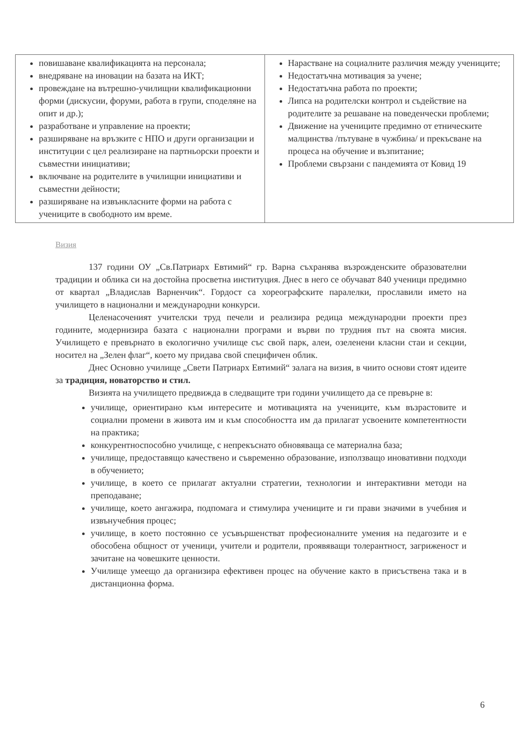| повишаване квалификацията на персонала; внедряване на иновации на базата на ИКТ; провеждане на вътрешно-училищни квалификационни форми (дискусии, форуми, работа в групи, споделяне на опит и др.); разработване и управление на проекти; разширяване на връзките с НПО и други организации и институции с цел реализиране на партньорски проекти и съвместни инициативи; включване на родителите в училищни инициативи и съвместни дейности; разширяване на извънкласните форми на работа с учениците в свободното им време. | Нарастване на социалните различия между учениците; Недостатъчна мотивация за учене; Недостатъчна работа по проекти; Липса на родителски контрол и съдействие на родителите за решаване на поведенчески проблеми; Движение на учениците предимно от етническите малцинства /пътуване в чужбина/ и прекъсване на процеса на обучение и възпитание; Проблеми свързани с пандемията от Ковид 19 |
Визия
137 години ОУ „Св.Патриарх Евтимий“ гр. Варна съхранява възрожденските образователни традиции и облика си на достойна просветна институция. Днес в него се обучават 840 ученици предимно от квартал „Владислав Варненчик“. Гордост са хореографските паралелки, прославили името на училището в национални и международни конкурси.
Целенасоченият учителски труд печели и реализира редица международни проекти през годините, модернизира базата с национални програми и върви по трудния път на своята мисия. Училището е превърнато в екологично училище със свой парк, алеи, озеленени класни стаи и секции, носител на „Зелен флаг“, което му придава свой специфичен облик.
Днес Основно училище „Свети Патриарх Евтимий“ залага на визия, в чиито основи стоят идеите за традиция, новаторство и стил.
Визията на училището предвижда в следващите три години училището да се превърне в:
училище, ориентирано към интересите и мотивацията на учениците, към възрастовите и социални промени в живота им и към способността им да прилагат усвоените компетентности на практика;
конкурентноспособно училище, с непрекъснато обновяваща се материална база;
училище, предоставящо качествено и съвременно образование, използващо иновативни подходи в обучението;
училище, в което се прилагат актуални стратегии, технологии и интерактивни методи на преподаване;
училище, което ангажира, подпомага и стимулира учениците и ги прави значими в учебния и извънучебния процес;
училище, в което постоянно се усъвършенстват професионалните умения на педагозите и е обособена общност от ученици, учители и родители, проявяващи толерантност, загриженост и зачитане на човешките ценности.
Училище умеещо да организира ефективен процес на обучение както в присъствена така и в дистанционна форма.
6